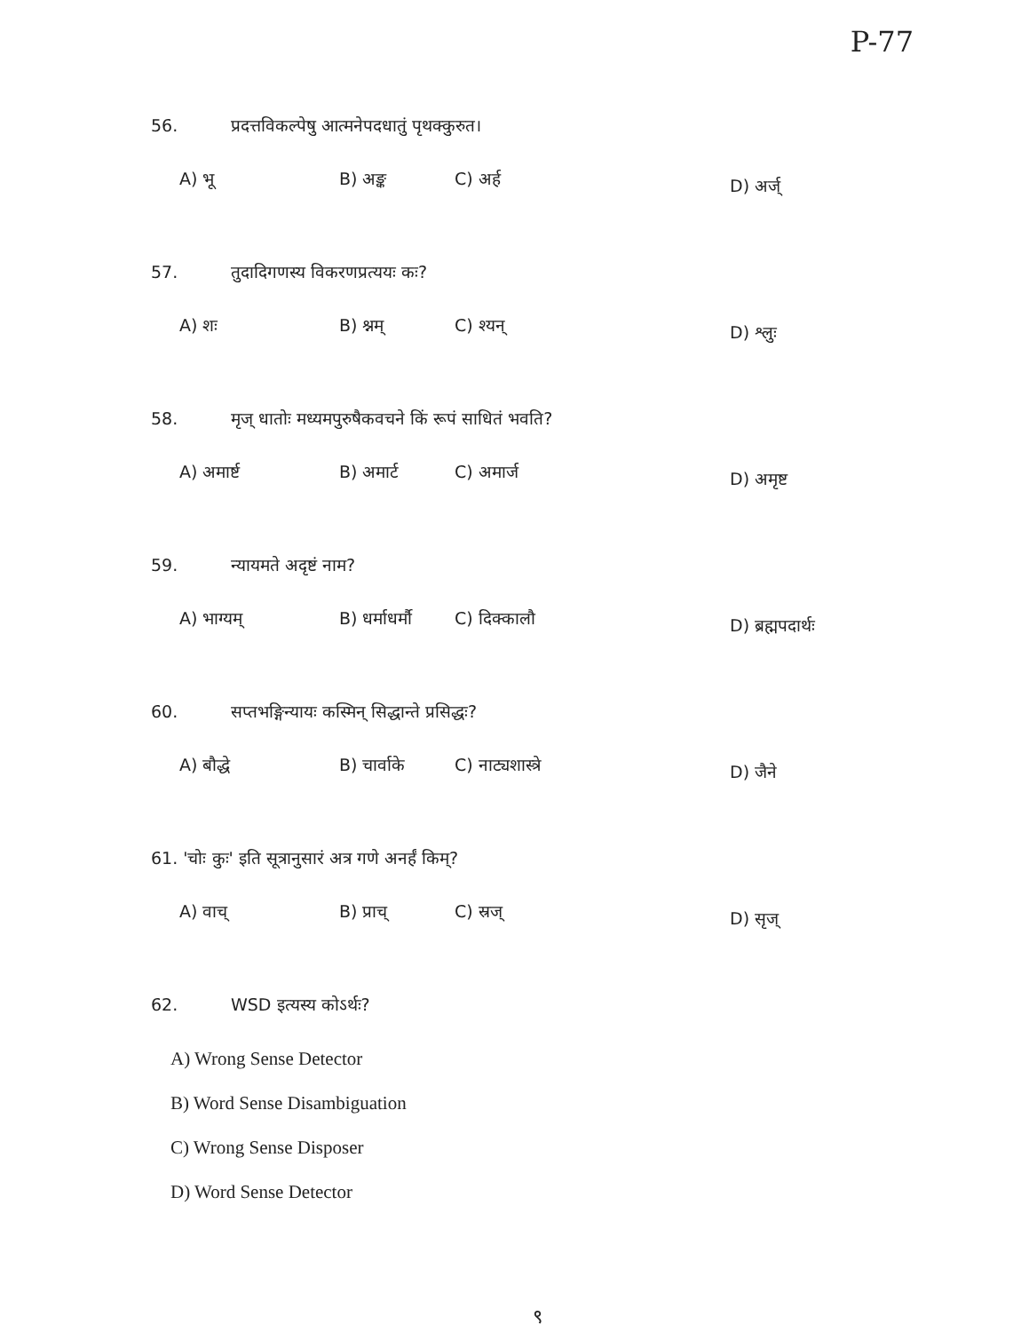P-77
56. प्रदत्तविकल्पेषु आत्मनेपदधातुं पृथक्कुरुत।
A) भू B) अङ्क C) अर्ह
D) अर्ज्
57. तुदादिगणस्य विकरणप्रत्ययः कः?
A) शः B) श्नम् C) श्यन्
D) श्लुः
58. मृज् धातोः मध्यमपुरुषैकवचने किं रूपं साधितं भवति?
A) अमार्ष्ट B) अमार्ट C) अमार्ज
D) अमृष्ट
59. न्यायमते अदृष्टं नाम?
A) भाग्यम् B) धर्माधर्मौ
C) दिक्कालौ
D) ब्रह्मपदार्थः
60. सप्तभङ्गिन्यायः कस्मिन् सिद्धान्ते प्रसिद्धः?
A) बौद्धे B) चार्वाके C) नाट्यशास्त्रे
D) जैने
61. 'चोः कुः' इति सूत्रानुसारं अत्र गणे अनर्हं किम्?
A) वाच् B) प्राच् C) स्रज्
D) सृज्
62. WSD इत्यस्य कोऽर्थः?
A) Wrong Sense Detector
B) Word Sense Disambiguation
C) Wrong Sense Disposer
D) Word Sense Detector
९